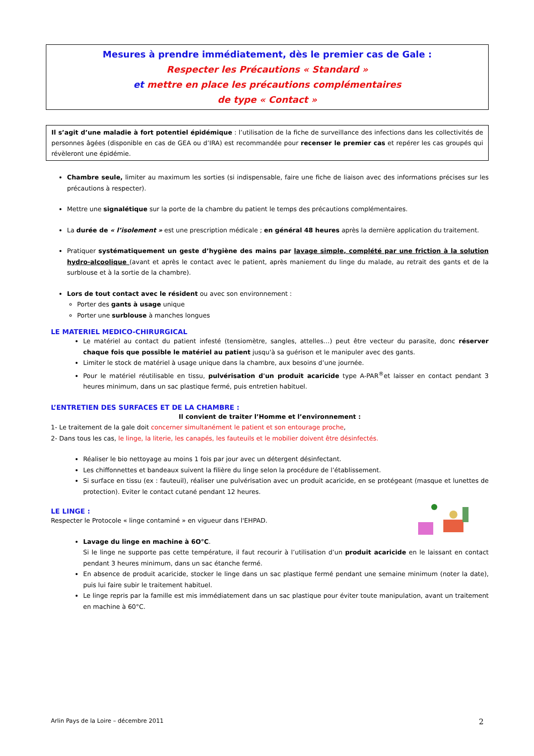Mesures à prendre immédiatement, dès le premier cas de Gale :
Respecter les Précautions « Standard »
et mettre en place les précautions complémentaires
de type « Contact »
Il s’agit d’une maladie à fort potentiel épidémique : l’utilisation de la fiche de surveillance des infections dans les collectivités de personnes âgées (disponible en cas de GEA ou d’IRA) est recommandée pour recenser le premier cas et repérer les cas groupés qui révèleront une épidémie.
Chambre seule, limiter au maximum les sorties (si indispensable, faire une fiche de liaison avec des informations précises sur les précautions à respecter).
Mettre une signalétique sur la porte de la chambre du patient le temps des précautions complémentaires.
La durée de « l’isolement » est une prescription médicale ; en général 48 heures après la dernière application du traitement.
Pratiquer systématiquement un geste d’hygiène des mains par lavage simple, complété par une friction à la solution hydro-alcoolique (avant et après le contact avec le patient, après maniement du linge du malade, au retrait des gants et de la surblouse et à la sortie de la chambre).
Lors de tout contact avec le résident ou avec son environnement :
Porter des gants à usage unique
Porter une surblouse à manches longues
LE MATERIEL MEDICO-CHIRURGICAL
Le matériel au contact du patient infesté (tensiomètre, sangles, attelles…) peut être vecteur du parasite, donc réserver chaque fois que possible le matériel au patient jusqu'à sa guérison et le manipuler avec des gants.
Limiter le stock de matériel à usage unique dans la chambre, aux besoins d’une journée.
Pour le matériel réutilisable en tissu, pulvérisation d'un produit acaricide type A-PAR<sup>®</sup>et laisser en contact pendant 3 heures minimum, dans un sac plastique fermé, puis entretien habituel.
L’ENTRETIEN DES SURFACES ET DE LA CHAMBRE :
Il convient de traiter l’Homme et l’environnement :
1- Le traitement de la gale doit concerner simultanément le patient et son entourage proche,
2- Dans tous les cas, le linge, la literie, les canapés, les fauteuils et le mobilier doivent être désinfectés.
Réaliser le bio nettoyage au moins 1 fois par jour avec un détergent désinfectant.
Les chiffonnettes et bandeaux suivent la filière du linge selon la procédure de l’établissement.
Si surface en tissu (ex : fauteuil), réaliser une pulvérisation avec un produit acaricide, en se protégeant (masque et lunettes de protection). Eviter le contact cutané pendant 12 heures.
LE LINGE :
Respecter le Protocole « linge contaminé » en vigueur dans l'EHPAD.
Lavage du linge en machine à 6O°C.
Si le linge ne supporte pas cette température, il faut recourir à l’utilisation d’un produit acaricide en le laissant en contact pendant 3 heures minimum, dans un sac étanche fermé.
En absence de produit acaricide, stocker le linge dans un sac plastique fermé pendant une semaine minimum (noter la date), puis lui faire subir le traitement habituel.
Le linge repris par la famille est mis immédiatement dans un sac plastique pour éviter toute manipulation, avant un traitement en machine à 60°C.
Arlin Pays de la Loire – décembre 2011 2